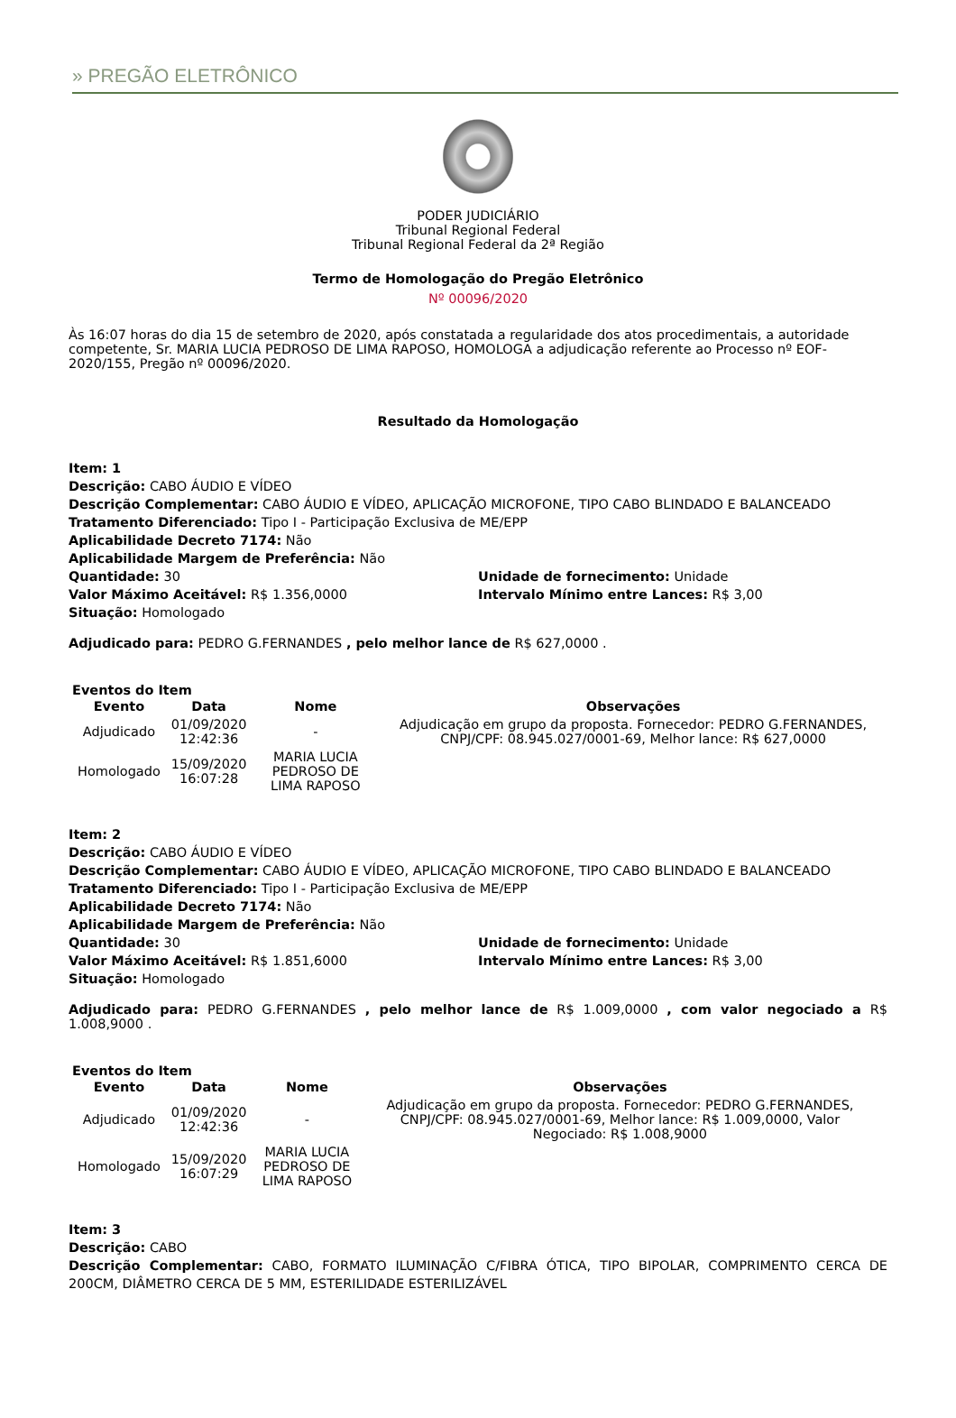» PREGÃO ELETRÔNICO
PODER JUDICIÁRIO
Tribunal Regional Federal
Tribunal Regional Federal da 2ª Região
Termo de Homologação do Pregão Eletrônico
Nº 00096/2020
Às 16:07 horas do dia 15 de setembro de 2020, após constatada a regularidade dos atos procedimentais, a autoridade competente, Sr. MARIA LUCIA PEDROSO DE LIMA RAPOSO, HOMOLOGA a adjudicação referente ao Processo nº EOF-2020/155, Pregão nº 00096/2020.
Resultado da Homologação
Item: 1
Descrição: CABO ÁUDIO E VÍDEO
Descrição Complementar: CABO ÁUDIO E VÍDEO, APLICAÇÃO MICROFONE, TIPO CABO BLINDADO E BALANCEADO
Tratamento Diferenciado: Tipo I - Participação Exclusiva de ME/EPP
Aplicabilidade Decreto 7174: Não
Aplicabilidade Margem de Preferência: Não
Quantidade: 30 Unidade de fornecimento: Unidade
Valor Máximo Aceitável: R$ 1.356,0000 Intervalo Mínimo entre Lances: R$ 3,00
Situação: Homologado
Adjudicado para: PEDRO G.FERNANDES , pelo melhor lance de R$ 627,0000 .
Eventos do Item
| Evento | Data | Nome | Observações |
| --- | --- | --- | --- |
| Adjudicado | 01/09/2020 12:42:36 | - | Adjudicação em grupo da proposta. Fornecedor: PEDRO G.FERNANDES, CNPJ/CPF: 08.945.027/0001-69, Melhor lance: R$ 627,0000 |
| Homologado | 15/09/2020 16:07:28 | MARIA LUCIA PEDROSO DE LIMA RAPOSO | |
Item: 2
Descrição: CABO ÁUDIO E VÍDEO
Descrição Complementar: CABO ÁUDIO E VÍDEO, APLICAÇÃO MICROFONE, TIPO CABO BLINDADO E BALANCEADO
Tratamento Diferenciado: Tipo I - Participação Exclusiva de ME/EPP
Aplicabilidade Decreto 7174: Não
Aplicabilidade Margem de Preferência: Não
Quantidade: 30 Unidade de fornecimento: Unidade
Valor Máximo Aceitável: R$ 1.851,6000 Intervalo Mínimo entre Lances: R$ 3,00
Situação: Homologado
Adjudicado para: PEDRO G.FERNANDES , pelo melhor lance de R$ 1.009,0000 , com valor negociado a R$ 1.008,9000 .
Eventos do Item
| Evento | Data | Nome | Observações |
| --- | --- | --- | --- |
| Adjudicado | 01/09/2020 12:42:36 | - | Adjudicação em grupo da proposta. Fornecedor: PEDRO G.FERNANDES, CNPJ/CPF: 08.945.027/0001-69, Melhor lance: R$ 1.009,0000, Valor Negociado: R$ 1.008,9000 |
| Homologado | 15/09/2020 16:07:29 | MARIA LUCIA PEDROSO DE LIMA RAPOSO | |
Item: 3
Descrição: CABO
Descrição Complementar: CABO, FORMATO ILUMINAÇÃO C/FIBRA ÓTICA, TIPO BIPOLAR, COMPRIMENTO CERCA DE 200CM, DIÂMETRO CERCA DE 5 MM, ESTERILIDADE ESTERILIZÁVEL